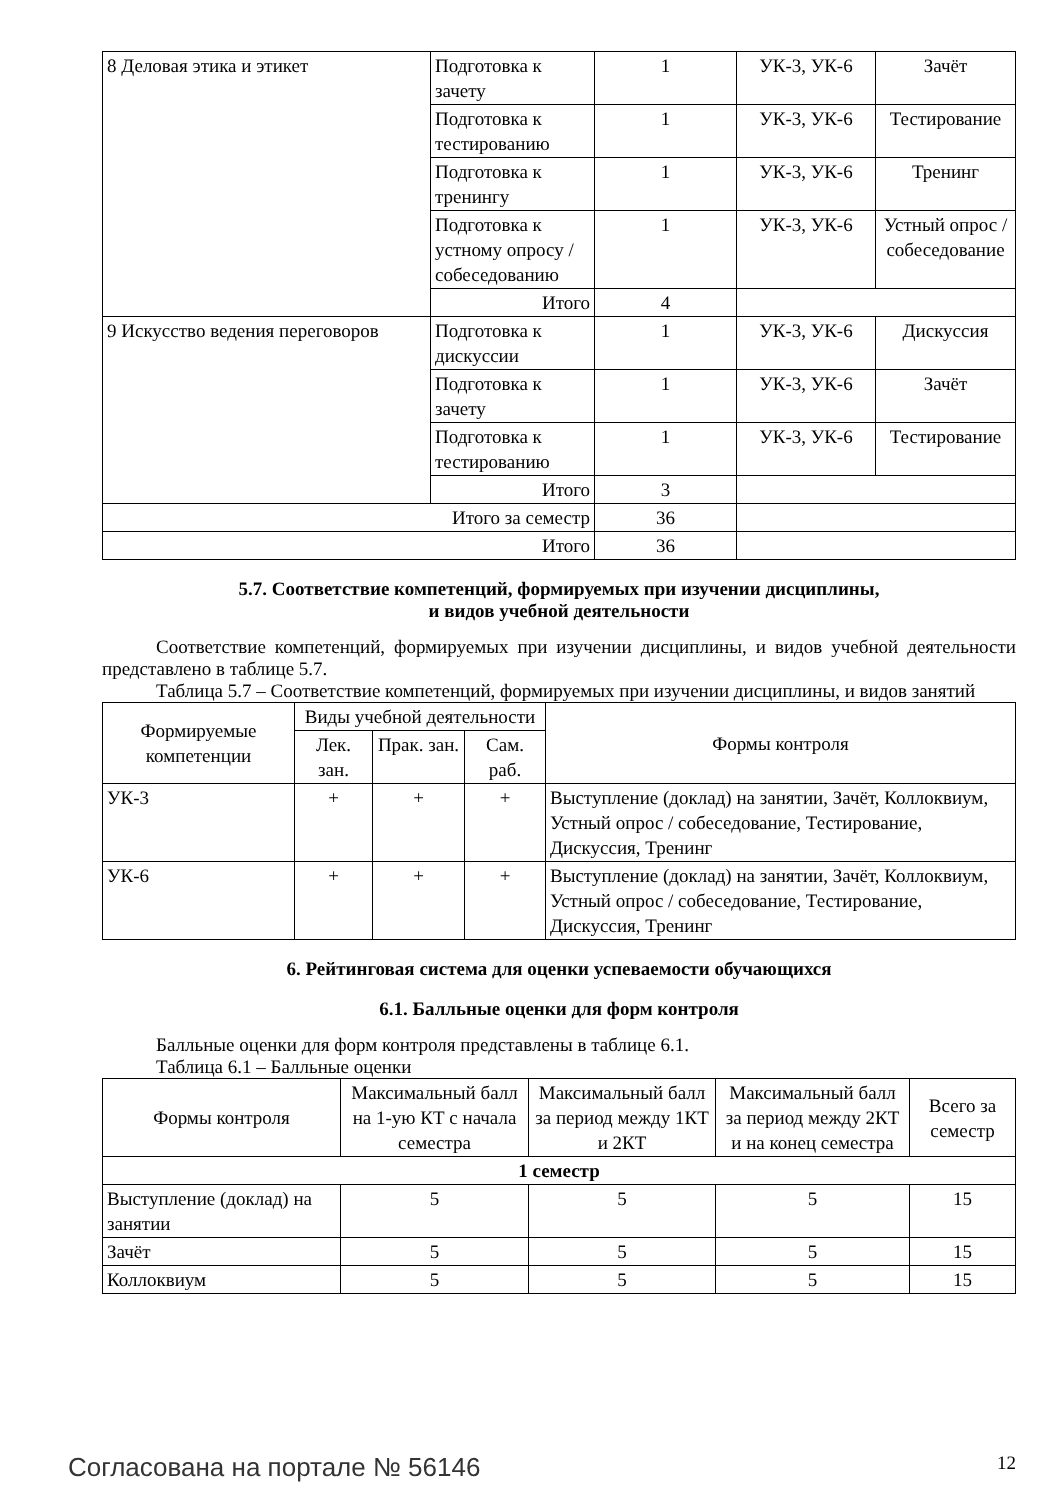| 8 Деловая этика и этикет | Подготовка к зачету | 1 | УК-3, УК-6 | Зачёт |
| | Подготовка к тестированию | 1 | УК-3, УК-6 | Тестирование |
| | Подготовка к тренингу | 1 | УК-3, УК-6 | Тренинг |
| | Подготовка к устному опросу / собеседованию | 1 | УК-3, УК-6 | Устный опрос / собеседование |
| | Итого | 4 | | |
| 9 Искусство ведения переговоров | Подготовка к дискуссии | 1 | УК-3, УК-6 | Дискуссия |
| | Подготовка к зачету | 1 | УК-3, УК-6 | Зачёт |
| | Подготовка к тестированию | 1 | УК-3, УК-6 | Тестирование |
| | Итого | 3 | | |
| Итого за семестр | | 36 | | |
| Итого | | 36 | | |
5.7. Соответствие компетенций, формируемых при изучении дисциплины,
и видов учебной деятельности
Соответствие компетенций, формируемых при изучении дисциплины, и видов учебной деятельности представлено в таблице 5.7.
Таблица 5.7 – Соответствие компетенций, формируемых при изучении дисциплины, и видов занятий
| Формируемые компетенции | Виды учебной деятельности | | | Формы контроля |
| --- | --- | --- | --- | --- |
| | Лек. зан. | Прак. зан. | Сам. раб. | |
| УК-3 | + | + | + | Выступление (доклад) на занятии, Зачёт, Коллоквиум, Устный опрос / собеседование, Тестирование, Дискуссия, Тренинг |
| УК-6 | + | + | + | Выступление (доклад) на занятии, Зачёт, Коллоквиум, Устный опрос / собеседование, Тестирование, Дискуссия, Тренинг |
6. Рейтинговая система для оценки успеваемости обучающихся
6.1. Балльные оценки для форм контроля
Балльные оценки для форм контроля представлены в таблице 6.1.
Таблица 6.1 – Балльные оценки
| Формы контроля | Максимальный балл на 1-ую КТ с начала семестра | Максимальный балл за период между 1КТ и 2КТ | Максимальный балл за период между 2КТ и на конец семестра | Всего за семестр |
| --- | --- | --- | --- | --- |
| 1 семестр | | | | |
| Выступление (доклад) на занятии | 5 | 5 | 5 | 15 |
| Зачёт | 5 | 5 | 5 | 15 |
| Коллоквиум | 5 | 5 | 5 | 15 |
Согласована на портале № 56146 12